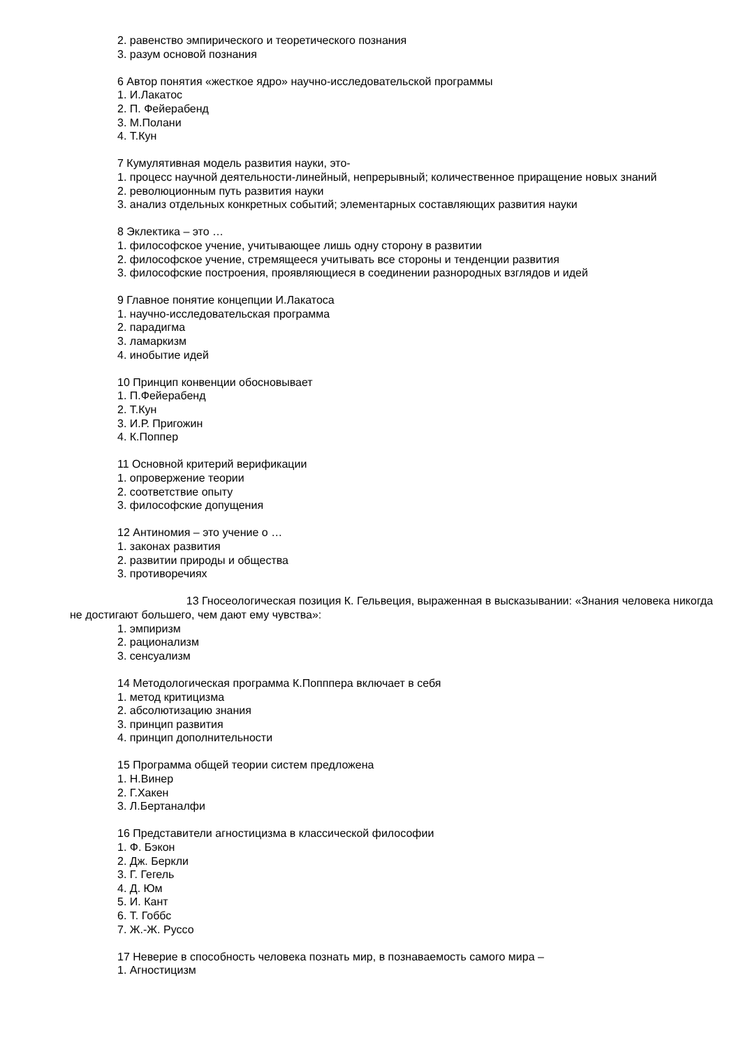2. равенство эмпирического и теоретического познания
3. разум основой познания
6 Автор понятия «жесткое ядро» научно-исследовательской программы
1. И.Лакатос
2. П. Фейерабенд
3. М.Полани
4. Т.Кун
7 Кумулятивная модель развития науки, это-
1. процесс научной деятельности-линейный, непрерывный; количественное приращение новых знаний
2. революционным путь развития науки
3. анализ отдельных конкретных событий; элементарных составляющих развития науки
8 Эклектика – это …
1. философское учение, учитывающее лишь одну сторону в развитии
2. философское учение, стремящееся учитывать все стороны и тенденции развития
3. философские построения, проявляющиеся в соединении разнородных взглядов и идей
9 Главное понятие концепции И.Лакатоса
1. научно-исследовательская программа
2. парадигма
3. ламаркизм
4. инобытие идей
10 Принцип конвенции обосновывает
1. П.Фейерабенд
2. Т.Кун
3. И.Р. Пригожин
4. К.Поппер
11 Основной критерий верификации
1. опровержение теории
2. соответствие опыту
3. философские допущения
12 Антиномия – это учение о …
1. законах развития
2. развитии природы и общества
3. противоречиях
13 Гносеологическая позиция К. Гельвеция, выраженная в высказывании: «Знания человека никогда не достигают большего, чем дают ему чувства»:
1. эмпиризм
2. рационализм
3. сенсуализм
14 Методологическая программа К.Попппера включает в себя
1. метод критицизма
2. абсолютизацию знания
3. принцип развития
4. принцип дополнительности
15 Программа общей теории систем предложена
1. Н.Винер
2. Г.Хакен
3. Л.Бертаналфи
16 Представители агностицизма в классической философии
1. Ф. Бэкон
2. Дж. Беркли
3. Г. Гегель
4. Д. Юм
5. И. Кант
6. Т. Гоббс
7. Ж.-Ж. Руссо
17 Неверие в способность человека познать мир, в познаваемость самого мира –
1. Агностицизм